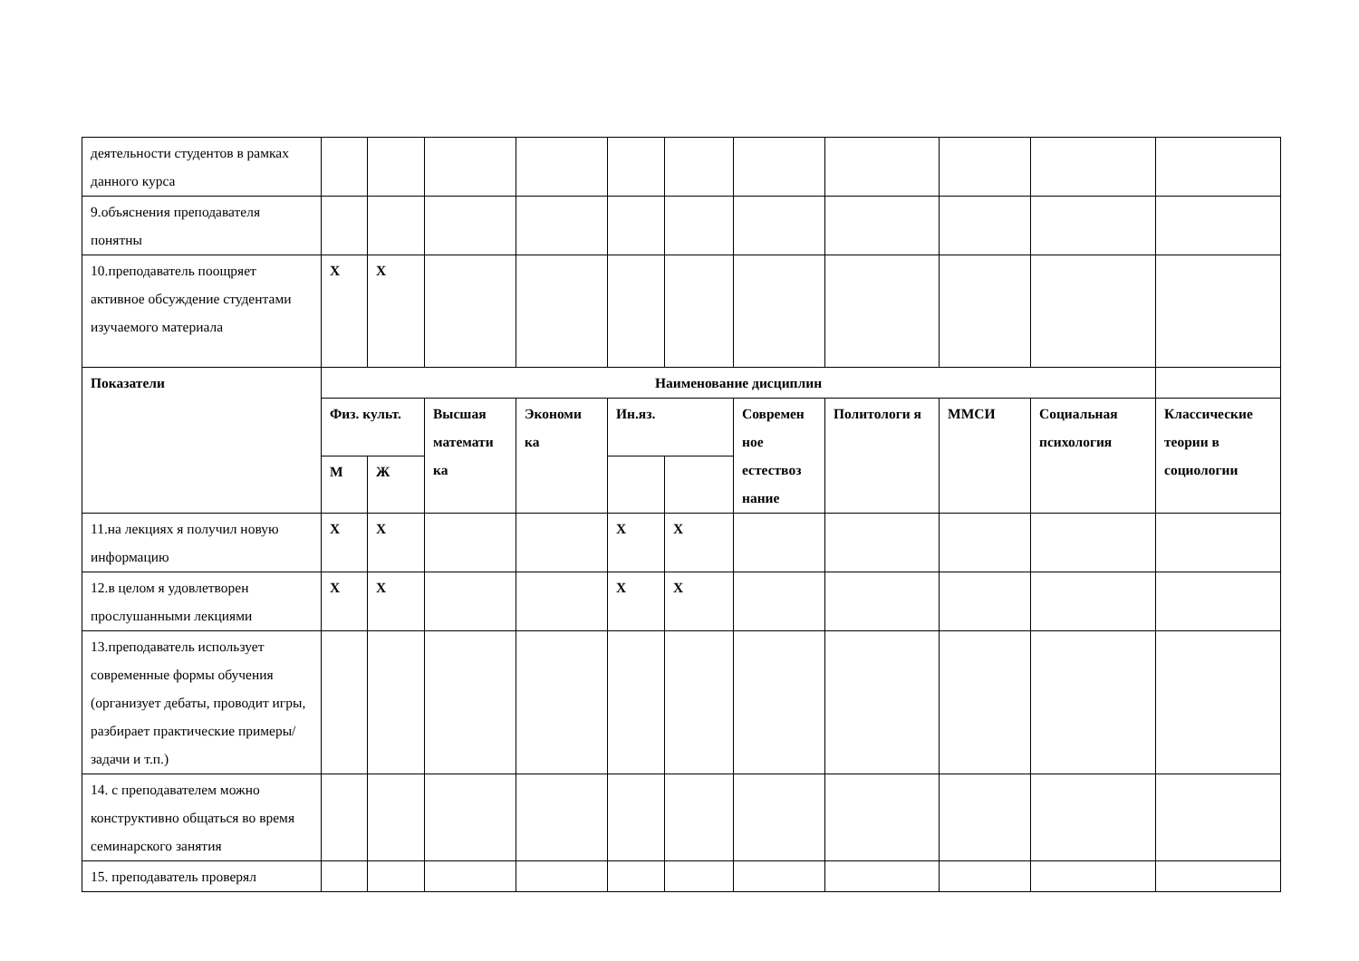| деятельности студентов в рамках данного курса | | | | | | | | | | | |
| 9.объяснения преподавателя понятны | | | | | | | | | | | |
| 10.преподаватель поощряет активное обсуждение студентами изучаемого материала | Х | Х | | | | | | | | | |
| Показатели | Наименование дисциплин | | | | | | | | | | |
| | Физ. культ. | | Высшая математи ка | Экономи ка | Ин.яз. | | Современ ное естествоз нание | Политологи я | ММСИ | Социальная психология | Классические теории в социологии |
| | М | Ж | | | | | | | | | |
| 11.на лекциях я получил новую информацию | Х | Х | | | Х | Х | | | | | |
| 12.в целом я удовлетворен прослушанными лекциями | Х | Х | | | Х | Х | | | | | |
| 13.преподаватель использует современные формы обучения (организует дебаты, проводит игры, разбирает практические примеры/задачи и т.п.) | | | | | | | | | | | |
| 14. с преподавателем можно конструктивно общаться во время семинарского занятия | | | | | | | | | | | |
| 15. преподаватель проверял | | | | | | | | | | | |